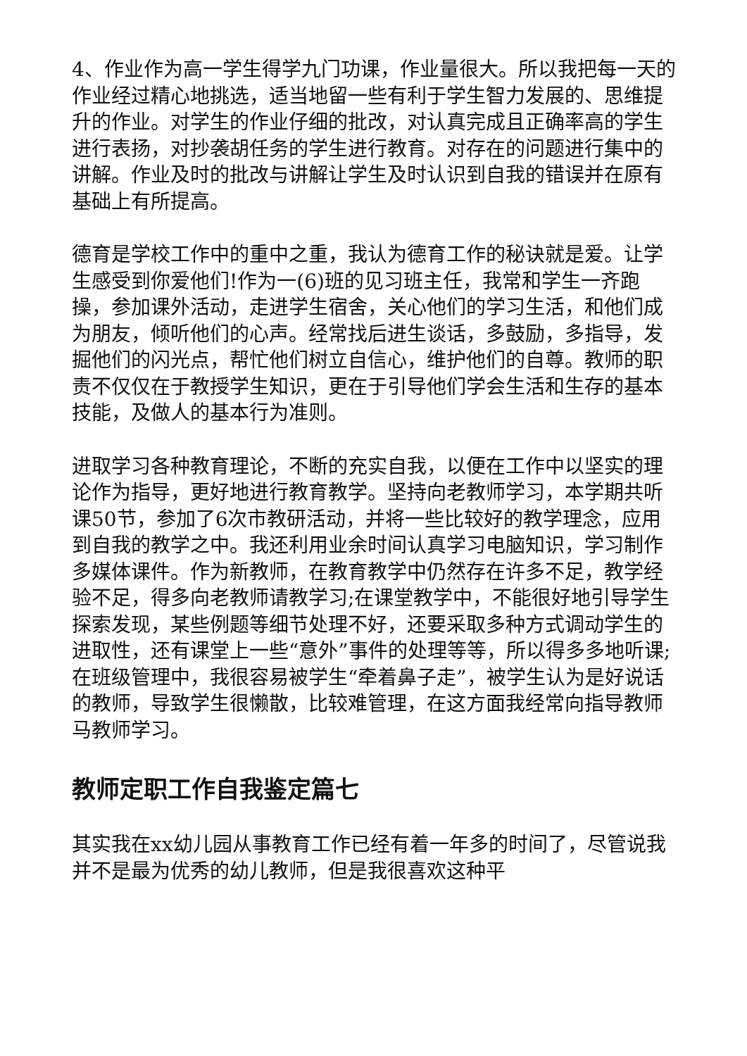4、作业作为高一学生得学九门功课，作业量很大。所以我把每一天的作业经过精心地挑选，适当地留一些有利于学生智力发展的、思维提升的作业。对学生的作业仔细的批改，对认真完成且正确率高的学生进行表扬，对抄袭胡任务的学生进行教育。对存在的问题进行集中的讲解。作业及时的批改与讲解让学生及时认识到自我的错误并在原有基础上有所提高。
德育是学校工作中的重中之重，我认为德育工作的秘诀就是爱。让学生感受到你爱他们!作为一(6)班的见习班主任，我常和学生一齐跑操，参加课外活动，走进学生宿舍，关心他们的学习生活，和他们成为朋友，倾听他们的心声。经常找后进生谈话，多鼓励，多指导，发掘他们的闪光点，帮忙他们树立自信心，维护他们的自尊。教师的职责不仅仅在于教授学生知识，更在于引导他们学会生活和生存的基本技能，及做人的基本行为准则。
进取学习各种教育理论，不断的充实自我，以便在工作中以坚实的理论作为指导，更好地进行教育教学。坚持向老教师学习，本学期共听课50节，参加了6次市教研活动，并将一些比较好的教学理念，应用到自我的教学之中。我还利用业余时间认真学习电脑知识，学习制作多媒体课件。作为新教师，在教育教学中仍然存在许多不足，教学经验不足，得多向老教师请教学习;在课堂教学中，不能很好地引导学生探索发现，某些例题等细节处理不好，还要采取多种方式调动学生的进取性，还有课堂上一些“意外”事件的处理等等，所以得多多地听课;在班级管理中，我很容易被学生“牵着鼻子走”，被学生认为是好说话的教师，导致学生很懒散，比较难管理，在这方面我经常向指导教师马教师学习。
教师定职工作自我鉴定篇七
其实我在xx幼儿园从事教育工作已经有着一年多的时间了，尽管说我并不是最为优秀的幼儿教师，但是我很喜欢这种平